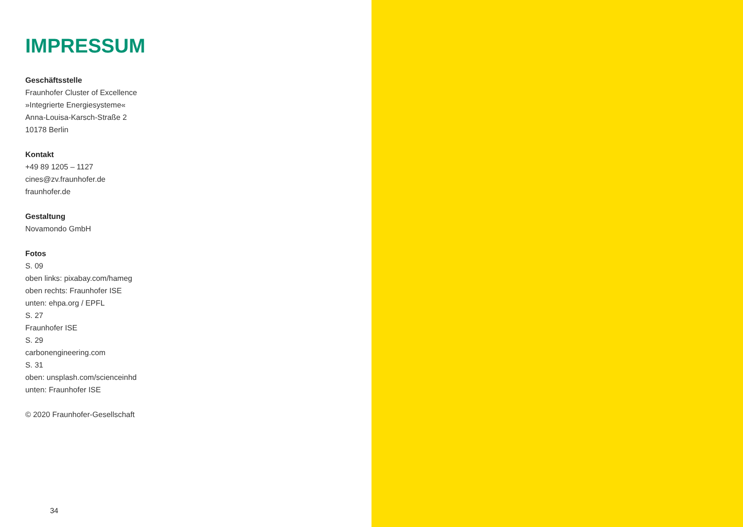IMPRESSUM
Geschäftsstelle
Fraunhofer Cluster of Excellence
»Integrierte Energiesysteme«
Anna-Louisa-Karsch-Straße 2
10178 Berlin
Kontakt
+49 89 1205 – 1127
cines@zv.fraunhofer.de
fraunhofer.de
Gestaltung
Novamondo GmbH
Fotos
S. 09
oben links: pixabay.com/hameg
oben rechts: Fraunhofer ISE
unten: ehpa.org / EPFL
S. 27
Fraunhofer ISE
S. 29
carbonengineering.com
S. 31
oben: unsplash.com/scienceinhd
unten: Fraunhofer ISE
© 2020 Fraunhofer-Gesellschaft
34